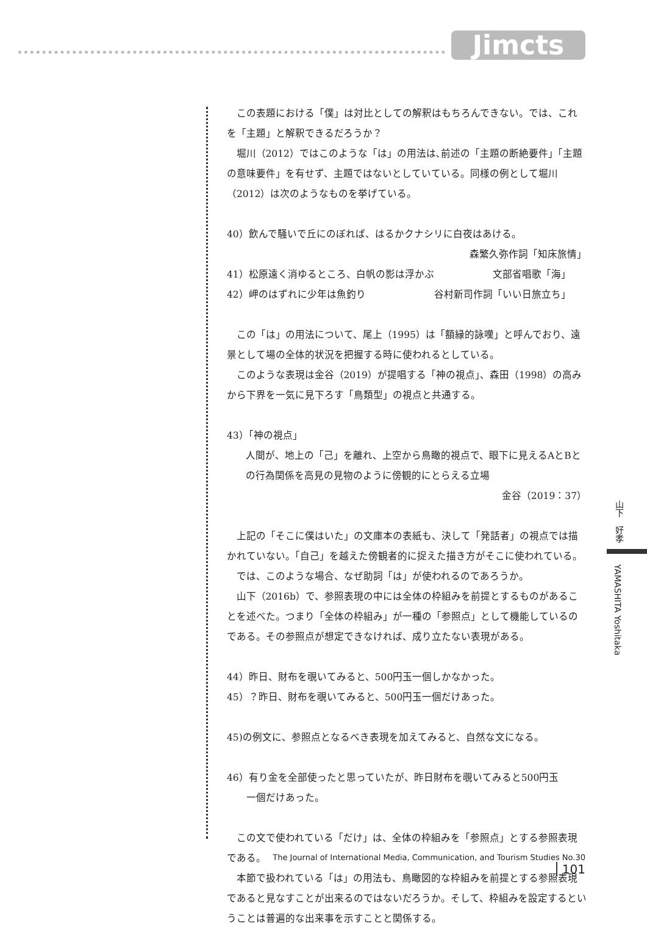Jimcts
この表題における「僕」は対比としての解釈はもちろんできない。では、これを「主題」と解釈できるだろうか？
堀川（2012）ではこのような「は」の用法は､前述の「主題の断絶要件」「主題の意味要件」を有せず、主題ではないとしていている。同様の例として堀川（2012）は次のようなものを挙げている。
40）飲んで騒いで丘にのぼれば、はるかクナシリに白夜はあける。
森繁久弥作詞「知床旅情」
41）松原遠く消ゆるところ、白帆の影は浮かぶ　　　　　　文部省唱歌「海」
42）岬のはずれに少年は魚釣り　　　　　　　谷村新司作詞「いい日旅立ち」
この「は」の用法について、尾上（1995）は「額縁的詠嘆」と呼んでおり、遠景として場の全体的状況を把握する時に使われるとしている。
このような表現は金谷（2019）が提唱する「神の視点｣、森田（1998）の高みから下界を一気に見下ろす「鳥類型」の視点と共通する。
43）「神の視点」
人間が、地上の「己」を離れ、上空から鳥瞰的視点で、眼下に見えるAとBとの行為関係を高見の見物のように傍観的にとらえる立場
金谷（2019：37）
上記の「そこに僕はいた」の文庫本の表紙も、決して「発話者」の視点では描かれていない。「自己」を越えた傍観者的に捉えた描き方がそこに使われている。
では、このような場合、なぜ助詞「は」が使われるのであろうか。
山下（2016b）で、参照表現の中には全体の枠組みを前提とするものがあることを述べた。つまり「全体の枠組み」が一種の「参照点」として機能しているのである。その参照点が想定できなければ、成り立たない表現がある。
44）昨日、財布を覗いてみると、500円玉一個しかなかった。
45）？昨日、財布を覗いてみると、500円玉一個だけあった。
45)の例文に、参照点となるべき表現を加えてみると、自然な文になる。
46）有り金を全部使ったと思っていたが、昨日財布を覗いてみると500円玉
　　一個だけあった。
この文で使われている「だけ」は、全体の枠組みを「参照点」とする参照表現である。
本節で扱われている「は」の用法も、鳥瞰図的な枠組みを前提とする参照表現であると見なすことが出来るのではないだろうか。そして、枠組みを設定するということは普遍的な出来事を示すことと関係する。
山下　好孝
YAMASHITA Yoshitaka
The Journal of International Media, Communication, and Tourism Studies No.30 101